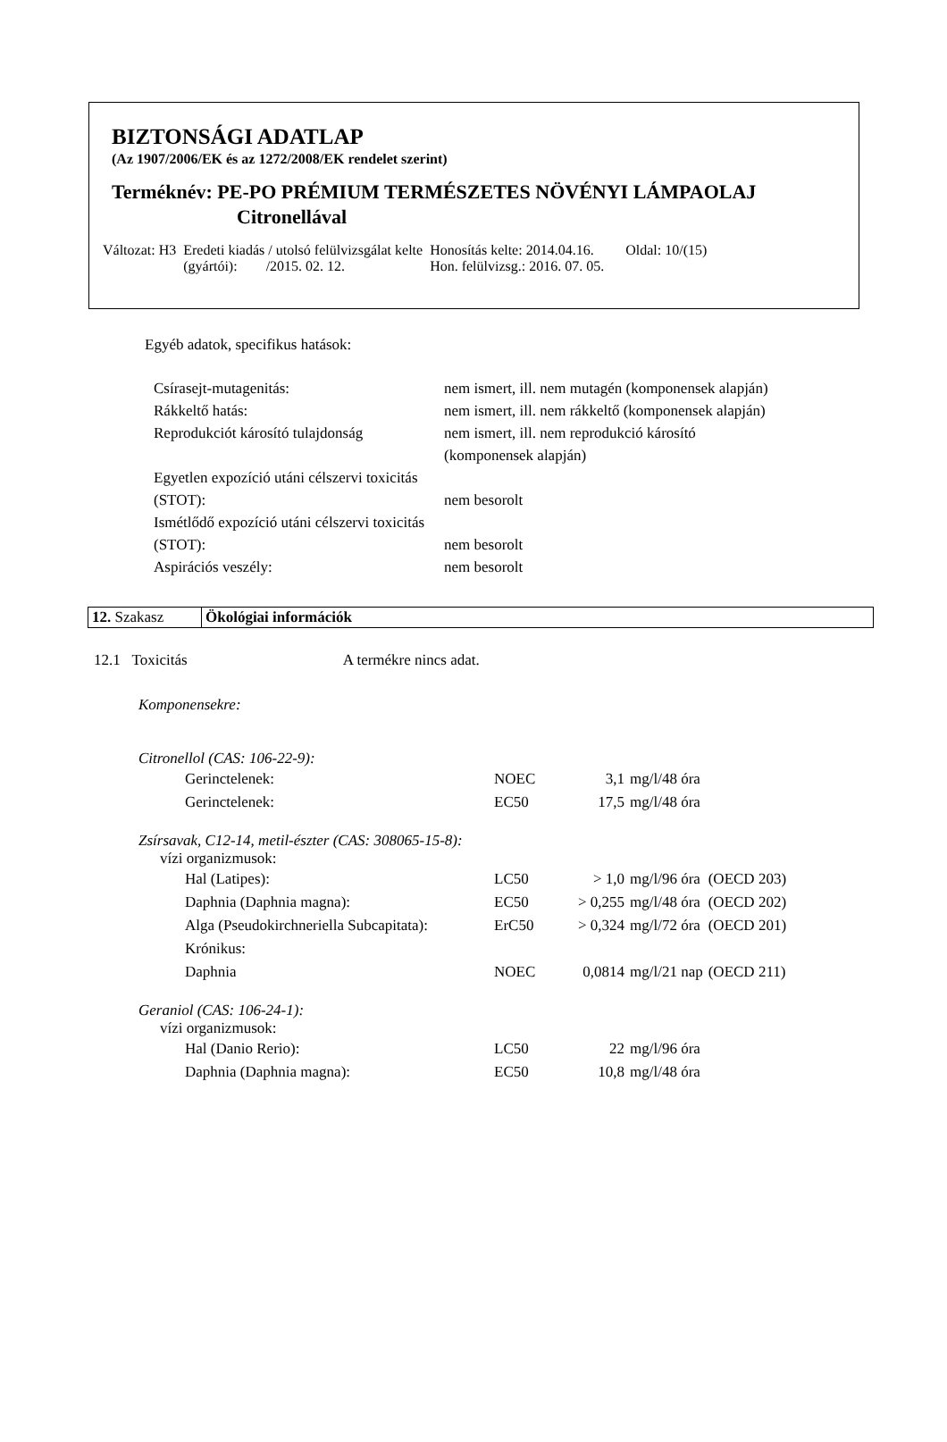BIZTONSÁGI ADATLAP
(Az 1907/2006/EK és az 1272/2008/EK rendelet szerint)
Terméknév: PE-PO PRÉMIUM TERMÉSZETES NÖVÉNYI LÁMPAOLAJ
Citronellával
| Változat: H3 | Eredeti kiadás / utolsó felülvizsgálat kelte (gyártói): /2015. 02. 12. | Honosítás kelte: 2014.04.16. Hon. felülvizsg.: 2016. 07. 05. | Oldal: 10/(15) |
Egyéb adatok, specifikus hatások:
| Csírasejt-mutagenitás: | nem ismert, ill. nem mutagén (komponensek alapján) |
| Rákkeltő hatás: | nem ismert, ill. nem rákkeltő (komponensek alapján) |
| Reprodukciót károsító tulajdonság | nem ismert, ill. nem reprodukció károsító (komponensek alapján) |
| Egyetlen expozíció utáni célszervi toxicitás (STOT): | nem besorolt |
| Ismétlődő expozíció utáni célszervi toxicitás (STOT): | nem besorolt |
| Aspirációs veszély: | nem besorolt |
| 12. Szakasz | Ökológiai információk |
12.1 Toxicitás A termékre nincs adat.
Komponensekre:
Citronellol (CAS: 106-22-9):
| Gerinctelenek: | NOEC | 3,1 | mg/l/48 óra |
| Gerinctelenek: | EC50 | 17,5 | mg/l/48 óra |
Zsírsavak, C12-14, metil-észter (CAS: 308065-15-8):
vízi organizmusok:
| Hal (Latipes): | LC50 | > 1,0 | mg/l/96 óra | (OECD 203) |
| Daphnia (Daphnia magna): | EC50 | > 0,255 | mg/l/48 óra | (OECD 202) |
| Alga (Pseudokirchneriella Subcapitata): | ErC50 | > 0,324 | mg/l/72 óra | (OECD 201) |
| Krónikus: | | | | |
| Daphnia | NOEC | 0,0814 | mg/l/21 nap | (OECD 211) |
Geraniol (CAS: 106-24-1):
vízi organizmusok:
| Hal (Danio Rerio): | LC50 | 22 | mg/l/96 óra |
| Daphnia (Daphnia magna): | EC50 | 10,8 | mg/l/48 óra |